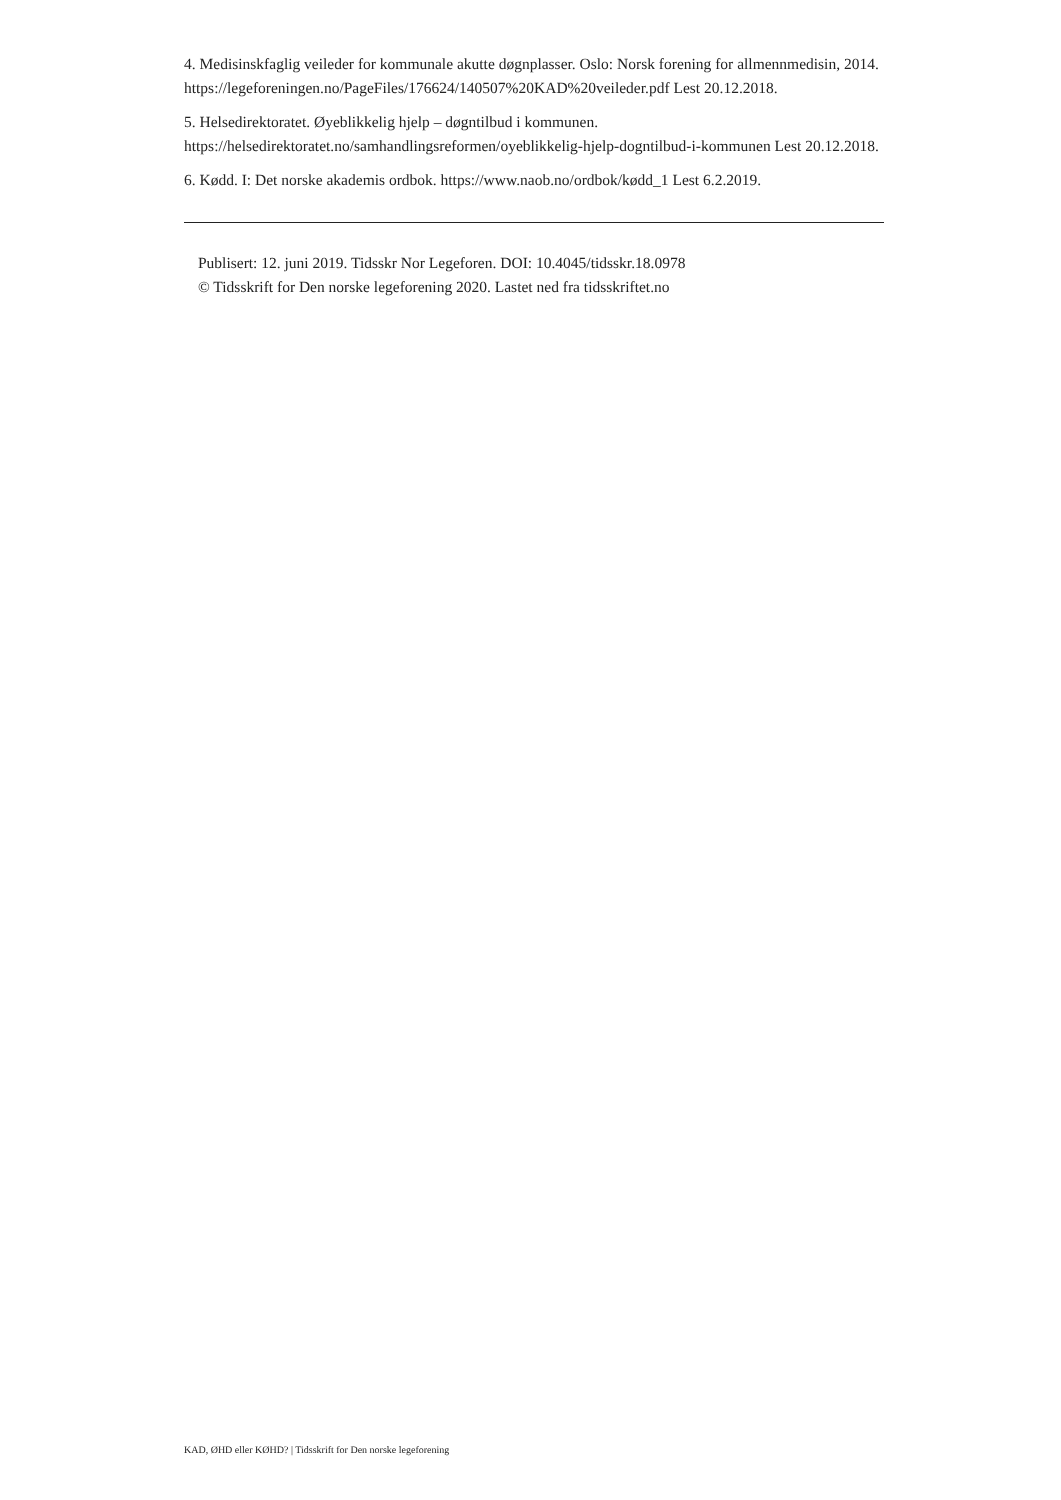4. Medisinskfaglig veileder for kommunale akutte døgnplasser. Oslo: Norsk forening for allmennmedisin, 2014. https://legeforeningen.no/PageFiles/176624/140507%20KAD%20veileder.pdf Lest 20.12.2018.
5. Helsedirektoratet. Øyeblikkelig hjelp – døgntilbud i kommunen. https://helsedirektoratet.no/samhandlingsreformen/oyeblikkelig-hjelp-dogntilbud-i-kommunen Lest 20.12.2018.
6. Kødd. I: Det norske akademis ordbok. https://www.naob.no/ordbok/kødd_1 Lest 6.2.2019.
Publisert: 12. juni 2019. Tidsskr Nor Legeforen. DOI: 10.4045/tidsskr.18.0978
© Tidsskrift for Den norske legeforening 2020. Lastet ned fra tidsskriftet.no
KAD, ØHD eller KØHD? | Tidsskrift for Den norske legeforening